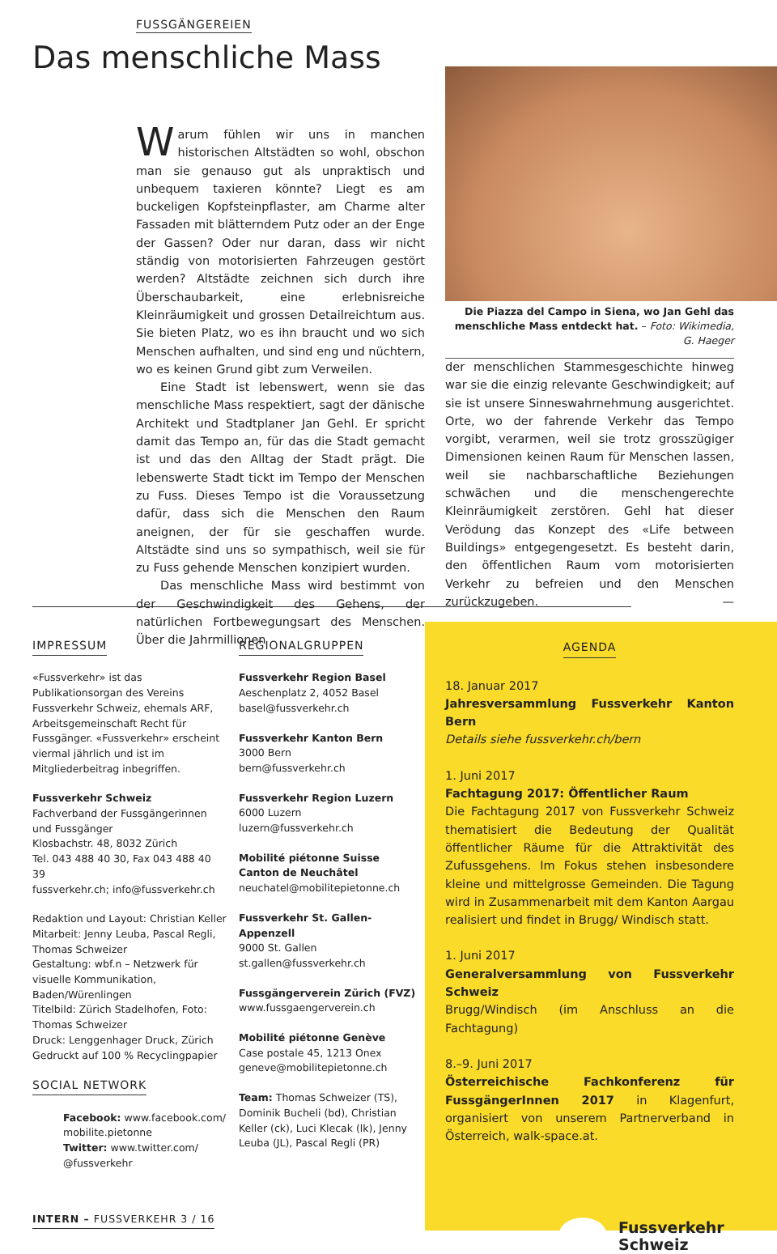FUSSGÄNGEREIEN
Das menschliche Mass
Warum fühlen wir uns in manchen historischen Altstädten so wohl, obschon man sie genauso gut als unpraktisch und unbequem taxieren könnte? Liegt es am buckeligen Kopfsteinpflaster, am Charme alter Fassaden mit blätterndem Putz oder an der Enge der Gassen? Oder nur daran, dass wir nicht ständig von motorisierten Fahrzeugen gestört werden? Altstädte zeichnen sich durch ihre Überschaubarkeit, eine erlebnisreiche Kleinräumigkeit und grossen Detailreichtum aus. Sie bieten Platz, wo es ihn braucht und wo sich Menschen aufhalten, und sind eng und nüchtern, wo es keinen Grund gibt zum Verweilen.
Eine Stadt ist lebenswert, wenn sie das menschliche Mass respektiert, sagt der dänische Architekt und Stadtplaner Jan Gehl. Er spricht damit das Tempo an, für das die Stadt gemacht ist und das den Alltag der Stadt prägt. Die lebenswerte Stadt tickt im Tempo der Menschen zu Fuss. Dieses Tempo ist die Voraussetzung dafür, dass sich die Menschen den Raum aneignen, der für sie geschaffen wurde. Altstädte sind uns so sympathisch, weil sie für zu Fuss gehende Menschen konzipiert wurden.
Das menschliche Mass wird bestimmt von der Geschwindigkeit des Gehens, der natürlichen Fortbewegungsart des Menschen. Über die Jahrmillionen
Die Piazza del Campo in Siena, wo Jan Gehl das menschliche Mass entdeckt hat. – Foto: Wikimedia, G. Haeger
der menschlichen Stammesgeschichte hinweg war sie die einzig relevante Geschwindigkeit; auf sie ist unsere Sinneswahrnehmung ausgerichtet. Orte, wo der fahrende Verkehr das Tempo vorgibt, verarmen, weil sie trotz grosszügiger Dimensionen keinen Raum für Menschen lassen, weil sie nachbarschaftliche Beziehungen schwächen und die menschengerechte Kleinräumigkeit zerstören. Gehl hat dieser Verödung das Konzept des «Life between Buildings» entgegengesetzt. Es besteht darin, den öffentlichen Raum vom motorisierten Verkehr zu befreien und den Menschen zurückzugeben. —
IMPRESSUM
«Fussverkehr» ist das Publikationsorgan des Vereins Fussverkehr Schweiz, ehemals ARF, Arbeitsgemeinschaft Recht für Fussgänger. «Fussverkehr» erscheint viermal jährlich und ist im Mitgliederbeitrag inbegriffen.
Fussverkehr Schweiz
Fachverband der Fussgängerinnen und Fussgänger
Klosbachstr. 48, 8032 Zürich
Tel. 043 488 40 30, Fax 043 488 40 39
fussverkehr.ch; info@fussverkehr.ch
Redaktion und Layout: Christian Keller
Mitarbeit: Jenny Leuba, Pascal Regli, Thomas Schweizer
Gestaltung: wbf.n – Netzwerk für visuelle Kommunikation, Baden/Würenlingen
Titelbild: Zürich Stadelhofen, Foto: Thomas Schweizer
Druck: Lenggenhager Druck, Zürich
Gedruckt auf 100 % Recyclingpapier
SOCIAL NETWORK
Facebook: www.facebook.com/ mobilite.pietonne
Twitter: www.twitter.com/ @fussverkehr
INTERN – FUSSVERKEHR 3 / 16
REGIONALGRUPPEN
Fussverkehr Region Basel
Aeschenplatz 2, 4052 Basel
basel@fussverkehr.ch
Fussverkehr Kanton Bern
3000 Bern
bern@fussverkehr.ch
Fussverkehr Region Luzern
6000 Luzern
luzern@fussverkehr.ch
Mobilité piétonne Suisse
Canton de Neuchâtel
neuchatel@mobilitepietonne.ch
Fussverkehr St. Gallen-Appenzell
9000 St. Gallen
st.gallen@fussverkehr.ch
Fussgängerverein Zürich (FVZ)
www.fussgaengerverein.ch
Mobilité piétonne Genève
Case postale 45, 1213 Onex
geneve@mobilitepietonne.ch
Team: Thomas Schweizer (TS), Dominik Bucheli (bd), Christian Keller (ck), Luci Klecak (lk), Jenny Leuba (JL), Pascal Regli (PR)
AGENDA
18. Januar 2017
Jahresversammlung Fussverkehr Kanton Bern
Details siehe fussverkehr.ch/bern
1. Juni 2017
Fachtagung 2017: Öffentlicher Raum
Die Fachtagung 2017 von Fussverkehr Schweiz thematisiert die Bedeutung der Qualität öffentlicher Räume für die Attraktivität des Zufussgehens. Im Fokus stehen insbesondere kleine und mittelgrosse Gemeinden. Die Tagung wird in Zusammenarbeit mit dem Kanton Aargau realisiert und findet in Brugg/ Windisch statt.
1. Juni 2017
Generalversammlung von Fussverkehr Schweiz
Brugg/Windisch (im Anschluss an die Fachtagung)
8.–9. Juni 2017
Österreichische Fachkonferenz für FussgängerInnen 2017 in Klagenfurt, organisiert von unserem Partnerverband in Österreich, walk-space.at.
Fussverkehr
Schweiz